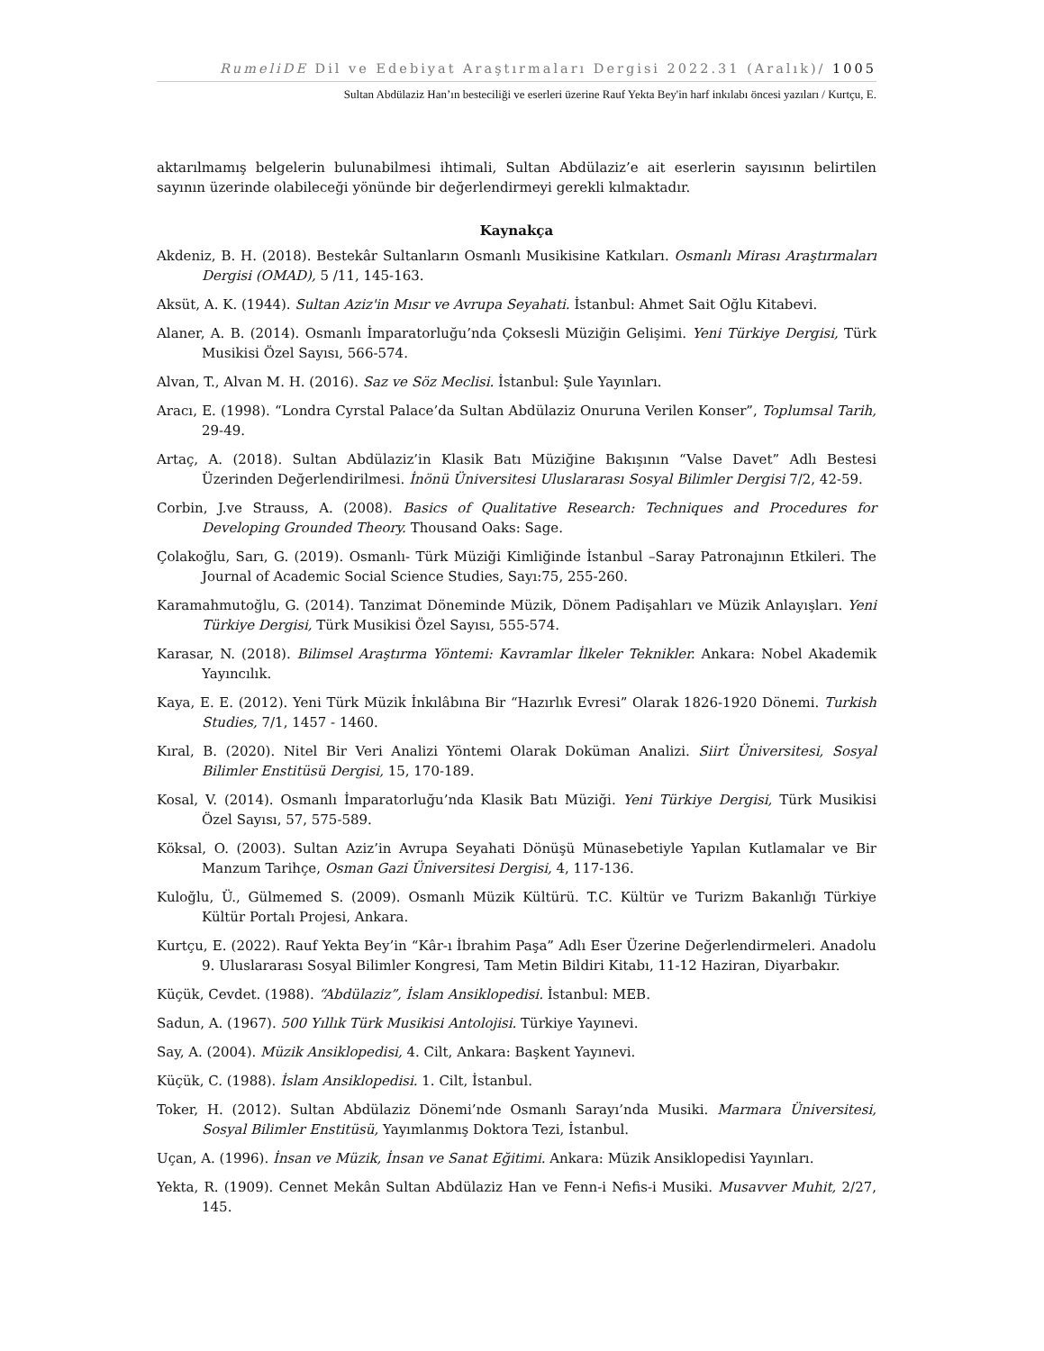RumeliDE Dil ve Edebiyat Araştırmaları Dergisi 2022.31 (Aralık)/ 1005
Sultan Abdülaziz Han’ın besteciliği ve eserleri üzerine Rauf Yekta Bey'in harf inkılabı öncesi yazıları / Kurtçu, E.
aktarılmamış belgelerin bulunabilmesi ihtimali, Sultan Abdülaziz’e ait eserlerin sayısının belirtilen sayının üzerinde olabileceği yönünde bir değerlendirmeyi gerekli kılmaktadır.
Kaynakça
Akdeniz, B. H. (2018). Bestekâr Sultanların Osmanlı Musikisine Katkıları. Osmanlı Mirası Araştırmaları Dergisi (OMAD), 5 /11, 145-163.
Aksüt, A. K. (1944). Sultan Aziz'in Mısır ve Avrupa Seyahati. İstanbul: Ahmet Sait Oğlu Kitabevi.
Alaner, A. B. (2014). Osmanlı İmparatorluğu’nda Çoksesli Müziğin Gelişimi. Yeni Türkiye Dergisi, Türk Musikisi Özel Sayısı, 566-574.
Alvan, T., Alvan M. H. (2016). Saz ve Söz Meclisi. İstanbul: Şule Yayınları.
Aracı, E. (1998). “Londra Cyrstal Palace’da Sultan Abdülaziz Onuruna Verilen Konser”, Toplumsal Tarih, 29-49.
Artaç, A. (2018). Sultan Abdülaziz’in Klasik Batı Müziğine Bakışının “Valse Davet” Adlı Bestesi Üzerinden Değerlendirilmesi. İnönü Üniversitesi Uluslararası Sosyal Bilimler Dergisi 7/2, 42-59.
Corbin, J.ve Strauss, A. (2008). Basics of Qualitative Research: Techniques and Procedures for Developing Grounded Theory. Thousand Oaks: Sage.
Çolakoğlu, Sarı, G. (2019). Osmanlı- Türk Müziği Kimliğinde İstanbul –Saray Patronajının Etkileri. The Journal of Academic Social Science Studies, Sayı:75, 255-260.
Karamahmutoğlu, G. (2014). Tanzimat Döneminde Müzik, Dönem Padişahları ve Müzik Anlayışları. Yeni Türkiye Dergisi, Türk Musikisi Özel Sayısı, 555-574.
Karasar, N. (2018). Bilimsel Araştırma Yöntemi: Kavramlar İlkeler Teknikler. Ankara: Nobel Akademik Yayıncılık.
Kaya, E. E. (2012). Yeni Türk Müzik İnkılâbına Bir “Hazırlık Evresi” Olarak 1826-1920 Dönemi. Turkish Studies, 7/1, 1457 - 1460.
Kıral, B. (2020). Nitel Bir Veri Analizi Yöntemi Olarak Doküman Analizi. Siirt Üniversitesi, Sosyal Bilimler Enstitüsü Dergisi, 15, 170-189.
Kosal, V. (2014). Osmanlı İmparatorluğu’nda Klasik Batı Müziği. Yeni Türkiye Dergisi, Türk Musikisi Özel Sayısı, 57, 575-589.
Köksal, O. (2003). Sultan Aziz’in Avrupa Seyahati Dönüşü Münasebetiyle Yapılan Kutlamalar ve Bir Manzum Tarihçe, Osman Gazi Üniversitesi Dergisi, 4, 117-136.
Kuloğlu, Ü., Gülmemed S. (2009). Osmanlı Müzik Kültürü. T.C. Kültür ve Turizm Bakanlığı Türkiye Kültür Portalı Projesi, Ankara.
Kurtçu, E. (2022). Rauf Yekta Bey’in “Kâr-ı İbrahim Paşa” Adlı Eser Üzerine Değerlendirmeleri. Anadolu 9. Uluslararası Sosyal Bilimler Kongresi, Tam Metin Bildiri Kitabı, 11-12 Haziran, Diyarbakır.
Küçük, Cevdet. (1988). “Abdülaziz”, İslam Ansiklopedisi. İstanbul: MEB.
Sadun, A. (1967). 500 Yıllık Türk Musikisi Antolojisi. Türkiye Yayınevi.
Say, A. (2004). Müzik Ansiklopedisi, 4. Cilt, Ankara: Başkent Yayınevi.
Küçük, C. (1988). İslam Ansiklopedisi. 1. Cilt, İstanbul.
Toker, H. (2012). Sultan Abdülaziz Dönemi’nde Osmanlı Sarayı’nda Musiki. Marmara Üniversitesi, Sosyal Bilimler Enstitüsü, Yayımlanmış Doktora Tezi, İstanbul.
Uçan, A. (1996). İnsan ve Müzik, İnsan ve Sanat Eğitimi. Ankara: Müzik Ansiklopedisi Yayınları.
Yekta, R. (1909). Cennet Mekân Sultan Abdülaziz Han ve Fenn-i Nefis-i Musiki. Musavver Muhit, 2/27, 145.